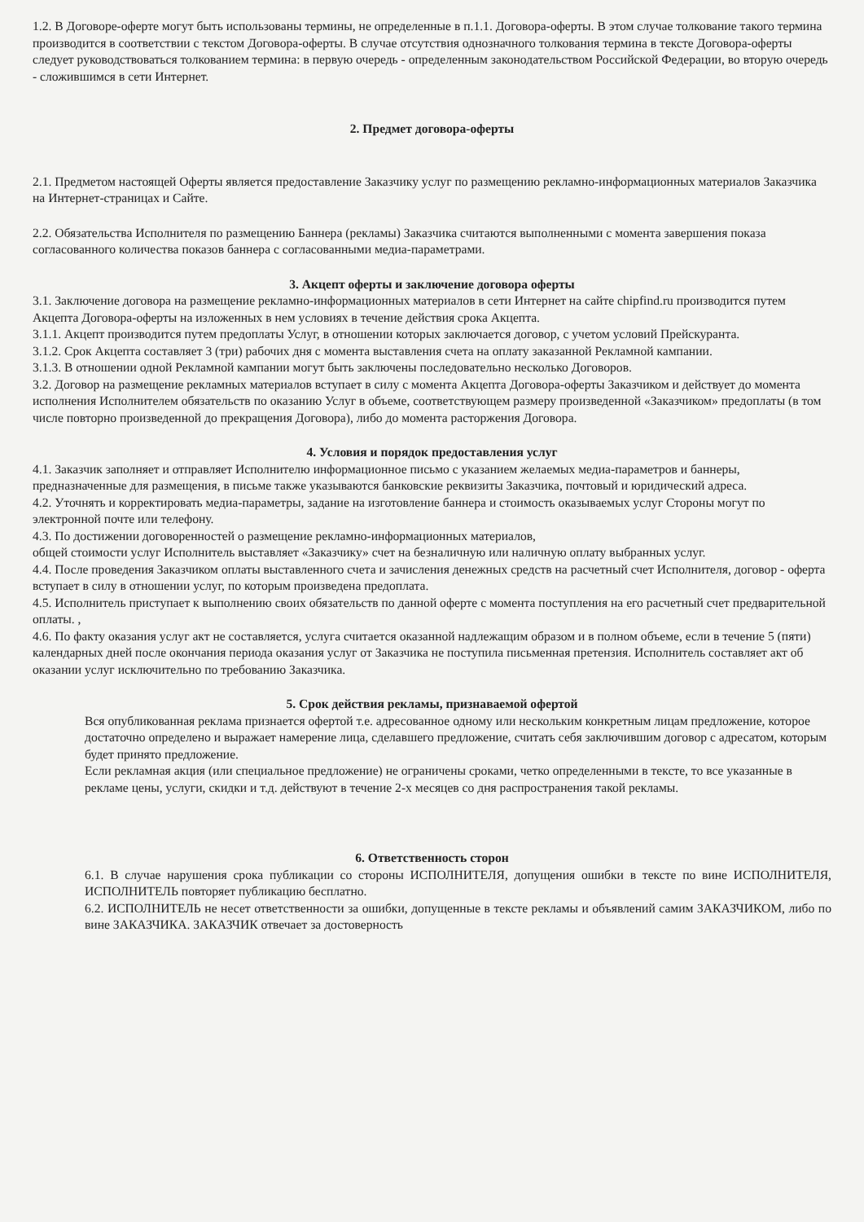1.2. В Договоре-оферте могут быть использованы термины, не определенные в п.1.1. Договора-оферты. В этом случае толкование такого термина производится в соответствии с текстом Договора-оферты. В случае отсутствия однозначного толкования термина в тексте Договора-оферты следует руководствоваться толкованием термина: в первую очередь - определенным законодательством Российской Федерации, во вторую очередь - сложившимся в сети Интернет.
2. Предмет договора-оферты
2.1. Предметом настоящей Оферты является предоставление Заказчику услуг по размещению рекламно-информационных материалов Заказчика на Интернет-страницах и Сайте.
2.2. Обязательства Исполнителя по размещению Баннера (рекламы) Заказчика считаются выполненными с момента завершения показа согласованного количества показов баннера с согласованными медиа-параметрами.
3. Акцепт оферты и заключение договора оферты
3.1. Заключение договора на размещение рекламно-информационных материалов в сети Интернет на сайте chipfind.ru производится путем Акцепта Договора-оферты на изложенных в нем условиях в течение действия срока Акцепта.
3.1.1. Акцепт производится путем предоплаты Услуг, в отношении которых заключается договор, с учетом условий Прейскуранта.
3.1.2. Срок Акцепта составляет 3 (три) рабочих дня с момента выставления счета на оплату заказанной Рекламной кампании.
3.1.3. В отношении одной Рекламной кампании могут быть заключены последовательно несколько Договоров.
3.2. Договор на размещение рекламных материалов вступает в силу с момента Акцепта Договора-оферты Заказчиком и действует до момента исполнения Исполнителем обязательств по оказанию Услуг в объеме, соответствующем размеру произведенной «Заказчиком» предоплаты (в том числе повторно произведенной до прекращения Договора), либо до момента расторжения Договора.
4. Условия и порядок предоставления услуг
4.1. Заказчик заполняет и отправляет Исполнителю информационное письмо с указанием желаемых медиа-параметров и баннеры, предназначенные для размещения, в письме также указываются банковские реквизиты Заказчика, почтовый и юридический адреса.
4.2. Уточнять и корректировать медиа-параметры, задание на изготовление баннера и стоимость оказываемых услуг Стороны могут по электронной почте или телефону.
4.3. По достижении договоренностей о размещение рекламно-информационных материалов,
общей стоимости услуг Исполнитель выставляет «Заказчику» счет на безналичную или наличную оплату выбранных услуг.
4.4. После проведения Заказчиком оплаты выставленного счета и зачисления денежных средств на расчетный счет Исполнителя, договор - оферта вступает в силу в отношении услуг, по которым произведена предоплата.
4.5. Исполнитель приступает к выполнению своих обязательств по данной оферте с момента поступления на его расчетный счет предварительной оплаты. ,
4.6. По факту оказания услуг акт не составляется, услуга считается оказанной надлежащим образом и в полном объеме, если в течение 5 (пяти) календарных дней после окончания периода оказания услуг от Заказчика не поступила письменная претензия. Исполнитель составляет акт об оказании услуг исключительно по требованию Заказчика.
5. Срок действия рекламы, признаваемой офертой
Вся опубликованная реклама признается офертой т.е. адресованное одному или нескольким конкретным лицам предложение, которое достаточно определено и выражает намерение лица, сделавшего предложение, считать себя заключившим договор с адресатом, которым будет принято предложение.
Если рекламная акция (или специальное предложение) не ограничены сроками, четко определенными в тексте, то все указанные в рекламе цены, услуги, скидки и т.д. действуют в течение 2-х месяцев со дня распространения такой рекламы.
6. Ответственность сторон
6.1. В случае нарушения срока публикации со стороны ИСПОЛНИТЕЛЯ, допущения ошибки в тексте по вине ИСПОЛНИТЕЛЯ, ИСПОЛНИТЕЛЬ повторяет публикацию бесплатно.
6.2. ИСПОЛНИТЕЛЬ не несет ответственности за ошибки, допущенные в тексте рекламы и объявлений самим ЗАКАЗЧИКОМ, либо по вине ЗАКАЗЧИКА. ЗАКАЗЧИК отвечает за достоверность